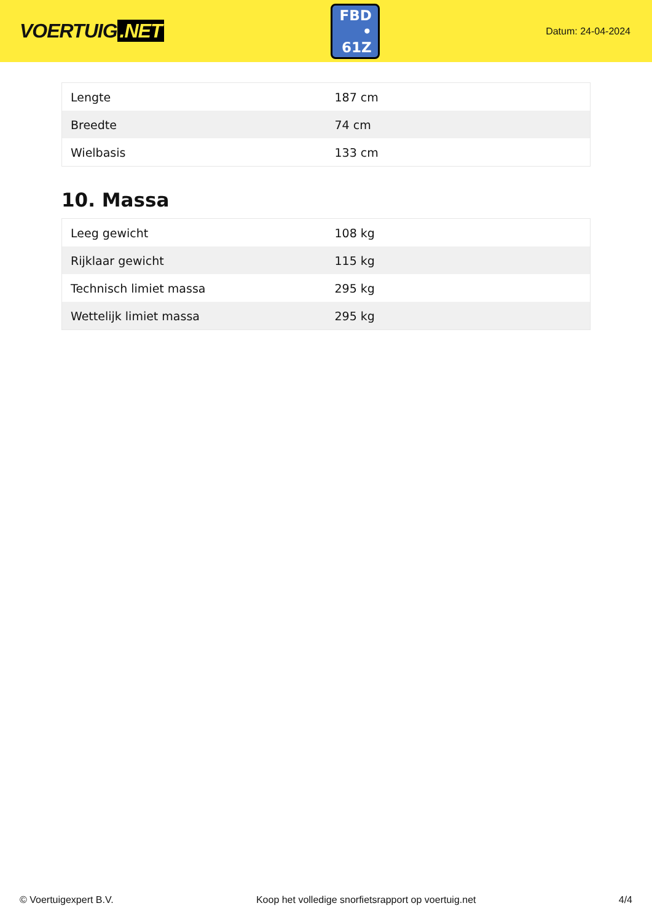VOERTUIG.NET
FBD
• 61Z
Datum: 24-04-2024
| Lengte | 187 cm |
| Breedte | 74 cm |
| Wielbasis | 133 cm |
10. Massa
| Leeg gewicht | 108 kg |
| Rijklaar gewicht | 115 kg |
| Technisch limiet massa | 295 kg |
| Wettelijk limiet massa | 295 kg |
© Voertuigexpert B.V. Koop het volledige snorfietsrapport op voertuig.net 4/4